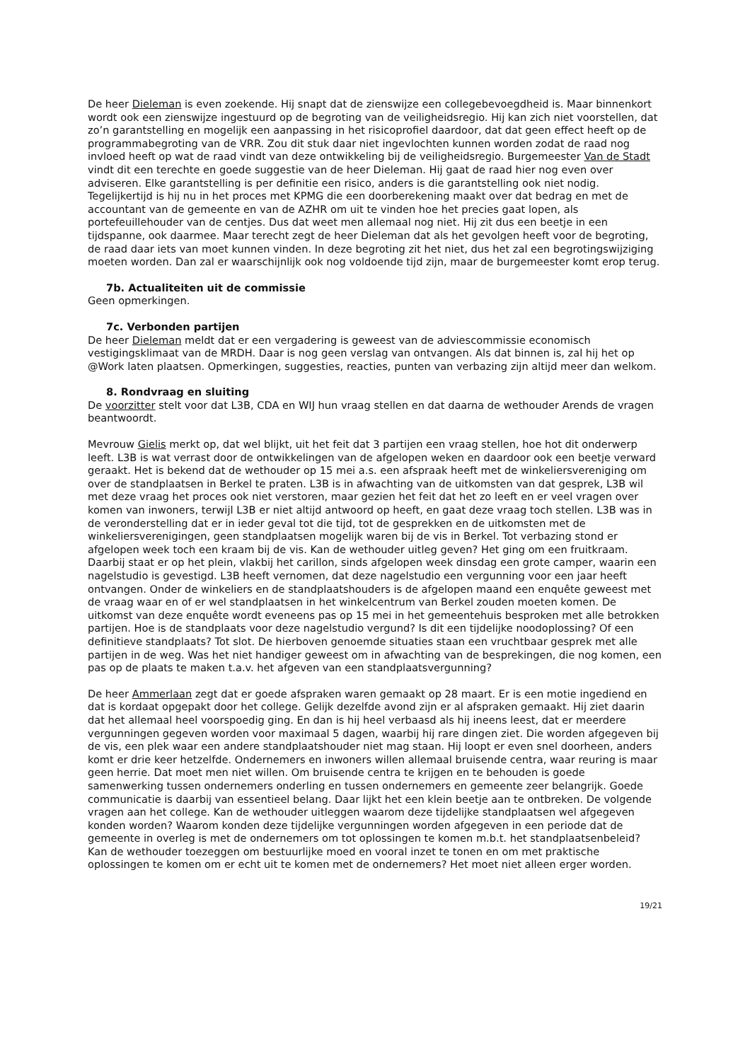De heer Dieleman is even zoekende. Hij snapt dat de zienswijze een collegebevoegdheid is. Maar binnenkort wordt ook een zienswijze ingestuurd op de begroting van de veiligheidsregio. Hij kan zich niet voorstellen, dat zo’n garantstelling en mogelijk een aanpassing in het risicoprofiel daardoor, dat dat geen effect heeft op de programmabegroting van de VRR. Zou dit stuk daar niet ingevlochten kunnen worden zodat de raad nog invloed heeft op wat de raad vindt van deze ontwikkeling bij de veiligheidsregio. Burgemeester Van de Stadt vindt dit een terechte en goede suggestie van de heer Dieleman. Hij gaat de raad hier nog even over adviseren. Elke garantstelling is per definitie een risico, anders is die garantstelling ook niet nodig. Tegelijkertijd is hij nu in het proces met KPMG die een doorberekening maakt over dat bedrag en met de accountant van de gemeente en van de AZHR om uit te vinden hoe het precies gaat lopen, als portefeuillehouder van de centjes. Dus dat weet men allemaal nog niet. Hij zit dus een beetje in een tijdspanne, ook daarmee. Maar terecht zegt de heer Dieleman dat als het gevolgen heeft voor de begroting, de raad daar iets van moet kunnen vinden. In deze begroting zit het niet, dus het zal een begrotingswijziging moeten worden. Dan zal er waarschijnlijk ook nog voldoende tijd zijn, maar de burgemeester komt erop terug.
7b. Actualiteiten uit de commissie
Geen opmerkingen.
7c. Verbonden partijen
De heer Dieleman meldt dat er een vergadering is geweest van de adviescommissie economisch vestigingsklimaat van de MRDH. Daar is nog geen verslag van ontvangen. Als dat binnen is, zal hij het op @Work laten plaatsen. Opmerkingen, suggesties, reacties, punten van verbazing zijn altijd meer dan welkom.
8. Rondvraag en sluiting
De voorzitter stelt voor dat L3B, CDA en WIJ hun vraag stellen en dat daarna de wethouder Arends de vragen beantwoordt.
Mevrouw Gielis merkt op, dat wel blijkt, uit het feit dat 3 partijen een vraag stellen, hoe hot dit onderwerp leeft. L3B is wat verrast door de ontwikkelingen van de afgelopen weken en daardoor ook een beetje verward geraakt. Het is bekend dat de wethouder op 15 mei a.s. een afspraak heeft met de winkeliersvereniging om over de standplaatsen in Berkel te praten. L3B is in afwachting van de uitkomsten van dat gesprek, L3B wil met deze vraag het proces ook niet verstoren, maar gezien het feit dat het zo leeft en er veel vragen over komen van inwoners, terwijl L3B er niet altijd antwoord op heeft, en gaat deze vraag toch stellen. L3B was in de veronderstelling dat er in ieder geval tot die tijd, tot de gesprekken en de uitkomsten met de winkeliersverenigingen, geen standplaatsen mogelijk waren bij de vis in Berkel. Tot verbazing stond er afgelopen week toch een kraam bij de vis. Kan de wethouder uitleg geven? Het ging om een fruitkraam. Daarbij staat er op het plein, vlakbij het carillon, sinds afgelopen week dinsdag een grote camper, waarin een nagelstudio is gevestigd. L3B heeft vernomen, dat deze nagelstudio een vergunning voor een jaar heeft ontvangen. Onder de winkeliers en de standplaatshouders is de afgelopen maand een enquête geweest met de vraag waar en of er wel standplaatsen in het winkelcentrum van Berkel zouden moeten komen. De uitkomst van deze enquête wordt eveneens pas op 15 mei in het gemeentehuis besproken met alle betrokken partijen. Hoe is de standplaats voor deze nagelstudio vergund? Is dit een tijdelijke noodoplossing? Of een definitieve standplaats? Tot slot. De hierboven genoemde situaties staan een vruchtbaar gesprek met alle partijen in de weg. Was het niet handiger geweest om in afwachting van de besprekingen, die nog komen, een pas op de plaats te maken t.a.v. het afgeven van een standplaatsvergunning?
De heer Ammerlaan zegt dat er goede afspraken waren gemaakt op 28 maart. Er is een motie ingediend en dat is kordaat opgepakt door het college. Gelijk dezelfde avond zijn er al afspraken gemaakt. Hij ziet daarin dat het allemaal heel voorspoedig ging. En dan is hij heel verbaasd als hij ineens leest, dat er meerdere vergunningen gegeven worden voor maximaal 5 dagen, waarbij hij rare dingen ziet. Die worden afgegeven bij de vis, een plek waar een andere standplaatshouder niet mag staan. Hij loopt er even snel doorheen, anders komt er drie keer hetzelfde. Ondernemers en inwoners willen allemaal bruisende centra, waar reuring is maar geen herrie. Dat moet men niet willen. Om bruisende centra te krijgen en te behouden is goede samenwerking tussen ondernemers onderling en tussen ondernemers en gemeente zeer belangrijk. Goede communicatie is daarbij van essentieel belang. Daar lijkt het een klein beetje aan te ontbreken. De volgende vragen aan het college. Kan de wethouder uitleggen waarom deze tijdelijke standplaatsen wel afgegeven konden worden? Waarom konden deze tijdelijke vergunningen worden afgegeven in een periode dat de gemeente in overleg is met de ondernemers om tot oplossingen te komen m.b.t. het standplaatsenbeleid? Kan de wethouder toezeggen om bestuurlijke moed en vooral inzet te tonen en om met praktische oplossingen te komen om er echt uit te komen met de ondernemers? Het moet niet alleen erger worden.
19/21